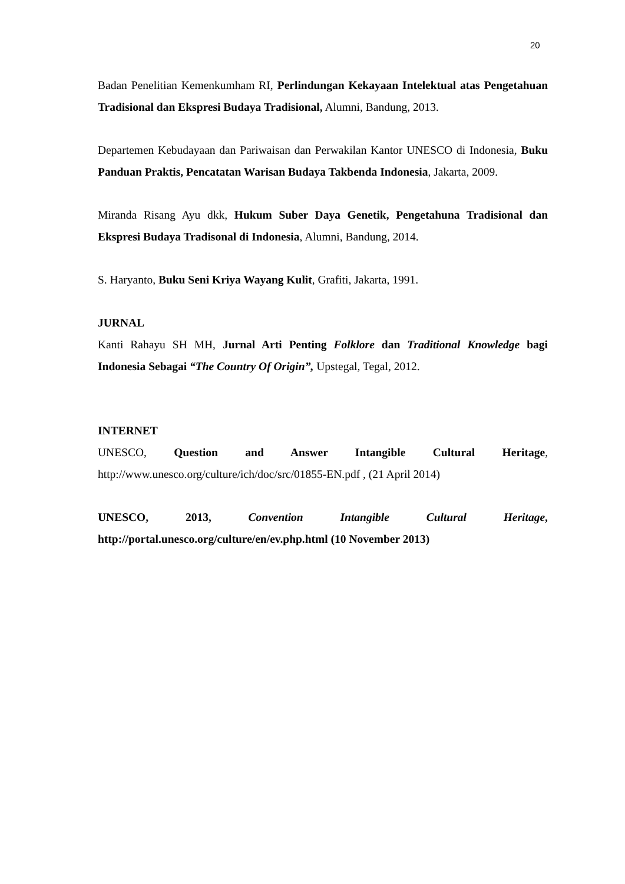20
Badan Penelitian Kemenkumham RI, Perlindungan Kekayaan Intelektual atas Pengetahuan Tradisional dan Ekspresi Budaya Tradisional, Alumni, Bandung, 2013.
Departemen Kebudayaan dan Pariwaisan dan Perwakilan Kantor UNESCO di Indonesia, Buku Panduan Praktis, Pencatatan Warisan Budaya Takbenda Indonesia, Jakarta, 2009.
Miranda Risang Ayu dkk, Hukum Suber Daya Genetik, Pengetahuna Tradisional dan Ekspresi Budaya Tradisonal di Indonesia, Alumni, Bandung, 2014.
S. Haryanto, Buku Seni Kriya Wayang Kulit, Grafiti, Jakarta, 1991.
JURNAL
Kanti Rahayu SH MH, Jurnal Arti Penting Folklore dan Traditional Knowledge bagi Indonesia Sebagai “The Country Of Origin”, Upstegal, Tegal, 2012.
INTERNET
UNESCO, Question and Answer Intangible Cultural Heritage, http://www.unesco.org/culture/ich/doc/src/01855-EN.pdf , (21 April 2014)
UNESCO, 2013, Convention Intangible Cultural Heritage, http://portal.unesco.org/culture/en/ev.php.html (10 November 2013)